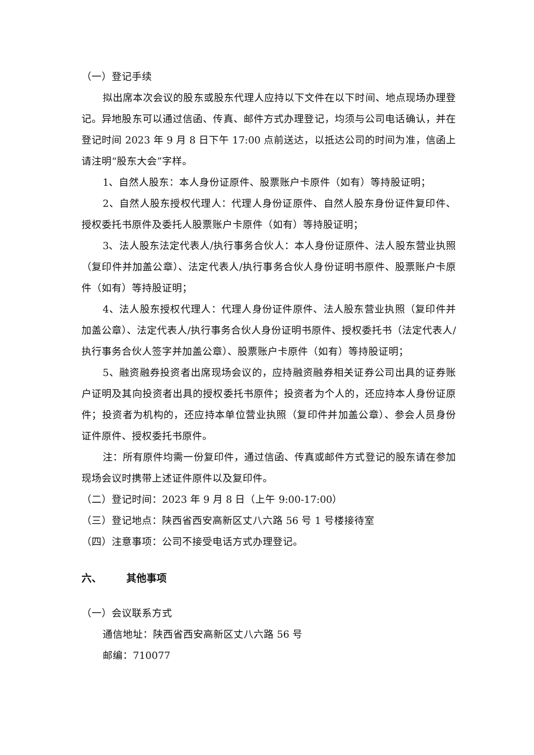（一）登记手续
拟出席本次会议的股东或股东代理人应持以下文件在以下时间、地点现场办理登记。异地股东可以通过信函、传真、邮件方式办理登记，均须与公司电话确认，并在登记时间 2023 年 9 月 8 日下午 17:00 点前送达，以抵达公司的时间为准，信函上请注明“股东大会”字样。
1、自然人股东：本人身份证原件、股票账户卡原件（如有）等持股证明；
2、自然人股东授权代理人：代理人身份证原件、自然人股东身份证件复印件、授权委托书原件及委托人股票账户卡原件（如有）等持股证明；
3、法人股东法定代表人/执行事务合伙人：本人身份证原件、法人股东营业执照（复印件并加盖公章）、法定代表人/执行事务合伙人身份证明书原件、股票账户卡原件（如有）等持股证明；
4、法人股东授权代理人：代理人身份证件原件、法人股东营业执照（复印件并加盖公章）、法定代表人/执行事务合伙人身份证明书原件、授权委托书（法定代表人/执行事务合伙人签字并加盖公章）、股票账户卡原件（如有）等持股证明；
5、融资融券投资者出席现场会议的，应持融资融券相关证券公司出具的证券账户证明及其向投资者出具的授权委托书原件；投资者为个人的，还应持本人身份证原件；投资者为机构的，还应持本单位营业执照（复印件并加盖公章）、参会人员身份证件原件、授权委托书原件。
注：所有原件均需一份复印件，通过信函、传真或邮件方式登记的股东请在参加现场会议时携带上述证件原件以及复印件。
（二）登记时间：2023 年 9 月 8 日（上午 9:00-17:00）
（三）登记地点：陕西省西安高新区丈八六路 56 号 1 号楼接待室
（四）注意事项：公司不接受电话方式办理登记。
六、 其他事项
（一）会议联系方式
通信地址：陕西省西安高新区丈八六路 56 号
邮编：710077